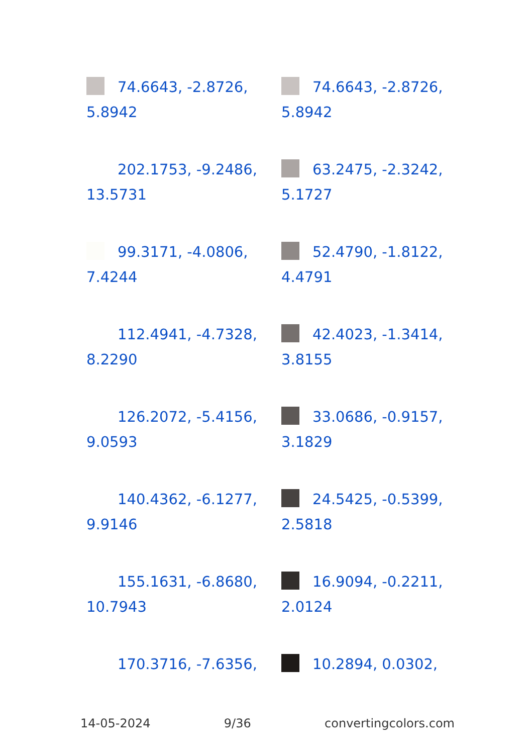74.6643, -2.8726, 5.8942
74.6643, -2.8726, 5.8942
202.1753, -9.2486, 13.5731
63.2475, -2.3242, 5.1727
99.3171, -4.0806, 7.4244
52.4790, -1.8122, 4.4791
112.4941, -4.7328, 8.2290
42.4023, -1.3414, 3.8155
126.2072, -5.4156, 9.0593
33.0686, -0.9157, 3.1829
140.4362, -6.1277, 9.9146
24.5425, -0.5399, 2.5818
155.1631, -6.8680, 10.7943
16.9094, -0.2211, 2.0124
170.3716, -7.6356,
10.2894, 0.0302,
14-05-2024 9/36 convertingcolors.com